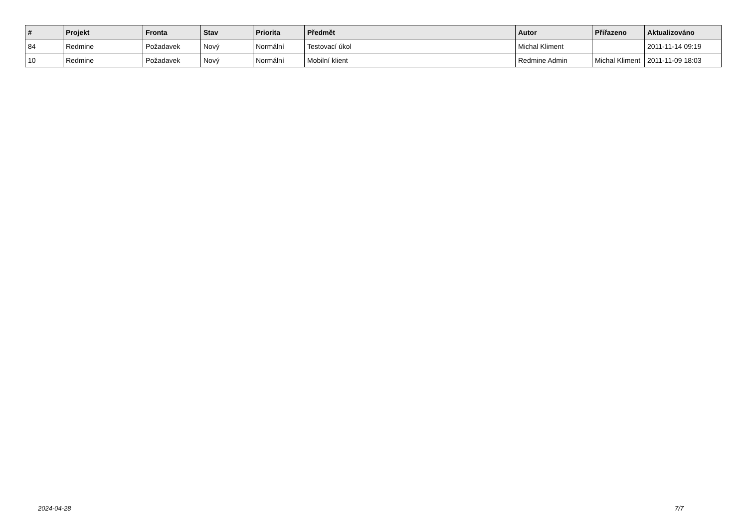| # | Projekt | Fronta | Stav | Priorita | Předmět | Autor | Přiřazeno | Aktualizováno |
| --- | --- | --- | --- | --- | --- | --- | --- | --- |
| 84 | Redmine | Požadavek | Nový | Normální | Testovací úkol | Michal Kliment | | 2011-11-14 09:19 |
| 10 | Redmine | Požadavek | Nový | Normální | Mobilní klient | Redmine Admin | Michal Kliment | 2011-11-09 18:03 |
2024-04-28 7/7